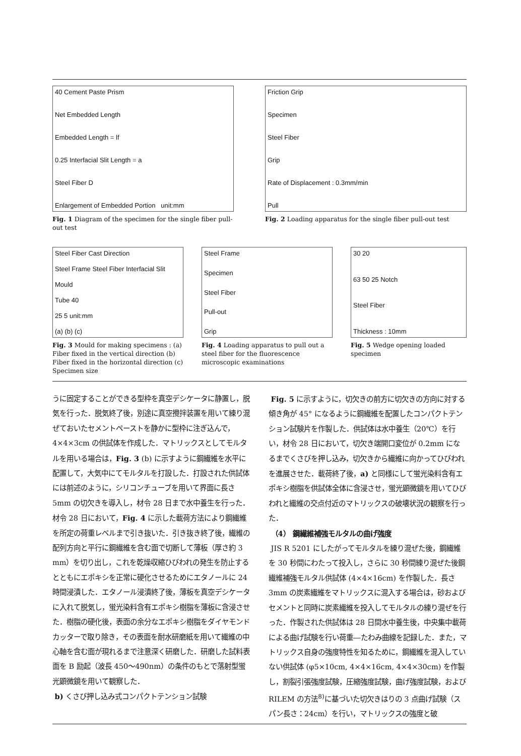40 Cement Paste Prism
Net Embedded Length
Embedded Length = lf
0.25 Interfacial Slit Length = a
Steel Fiber D
Enlargement of Embedded Portion unit:mm
Fig. 1 Diagram of the specimen for the single fiber pull-out test
Friction Grip
Specimen
Steel Fiber
Grip
Rate of Displacement : 0.3mm/min
Pull
Fig. 2 Loading apparatus for the single fiber pull-out test
Steel Fiber Cast Direction
Steel Frame Steel Fiber Interfacial Slit
Mould
Tube 40
25 5 unit:mm
(a) (b) (c)
Fig. 3 Mould for making specimens : (a) Fiber fixed in the vertical direction (b) Fiber fixed in the horizontal direction (c) Specimen size
Steel Frame
Specimen
Steel Fiber
Pull-out
Grip
Fig. 4 Loading apparatus to pull out a steel fiber for the fluorescence microscopic examinations
30 20
63 50 25 Notch
Steel Fiber
Thickness : 10mm
Fig. 5 Wedge opening loaded specimen
うに固定することができる型枠を真空デシケータに静置し，脱気を行った．脱気終了後，別途に真空攪拌装置を用いて練り混ぜておいたセメントペーストを静かに型枠に注ぎ込んで，4×4×3cm の供試体を作成した．マトリックスとしてモルタルを用いる場合は，Fig. 3 (b) に示すように鋼繊維を水平に配置して，大気中にてモルタルを打設した．打設された供試体には前述のように，シリコンチューブを用いて界面に長さ 5mm の切欠きを導入し，材令 28 日まで水中養生を行った．材令 28 日において，Fig. 4 に示した載荷方法により鋼繊維を所定の荷重レベルまで引き抜いた．引き抜き終了後，繊維の配列方向と平行に鋼繊維を含む面で切断して薄板（厚さ約 3 mm）を切り出し，これを乾燥収縮ひびわれの発生を防止するとともにエポキシを正常に硬化させるためにエタノールに 24 時間浸漬した．エタノール浸漬終了後，薄板を真空デシケータに入れて脱気し，蛍光染料含有エポキシ樹脂を薄板に含浸させた．樹脂の硬化後，表面の余分なエポキシ樹脂をダイヤモンドカッターで取り除き，その表面を耐水研磨紙を用いて繊維の中心軸を含む面が現れるまで注意深く研磨した．研磨した試料表面を B 励起（波長 450〜490nm）の条件のもとで落射型蛍光顕微鏡を用いて観察した．
b) くさび押し込み式コンパクトテンション試験
Fig. 5 に示すように，切欠きの前方に切欠きの方向に対する傾き角が 45° になるように鋼繊維を配置したコンパクトテンション試験片を作製した．供試体は水中養生（20℃）を行い，材令 28 日において，切欠き端開口変位が 0.2mm になるまでくさびを押し込み，切欠きから繊維に向かってひびわれを進展させた．載荷終了後，a) と同様にして蛍光染料含有エポキシ樹脂を供試体全体に含浸させ，蛍光顕微鏡を用いてひびわれと繊維の交点付近のマトリックスの破壊状況の観察を行った．
（4） 鋼繊維補強モルタルの曲げ強度
JIS R 5201 にしたがってモルタルを練り混ぜた後，鋼繊維を 30 秒間にわたって投入し，さらに 30 秒間練り混ぜた後鋼繊維補強モルタル供試体 (4×4×16cm) を作製した．長さ 3mm の炭素繊維をマトリックスに混入する場合は，砂およびセメントと同時に炭素繊維を投入してモルタルの練り混ぜを行った．作製された供試体は 28 日間水中養生後，中央集中載荷による曲げ試験を行い荷重―たわみ曲線を記録した．また，マトリックス自身の強度特性を知るために，鋼繊維を混入していない供試体 (φ5×10cm, 4×4×16cm, 4×4×30cm) を作製し，割裂引張強度試験，圧縮強度試験，曲げ強度試験，および RILEM の方法<sup>8)</sup>に基づいた切欠きはりの 3 点曲げ試験（スパン長さ：24cm）を行い，マトリックスの強度と破